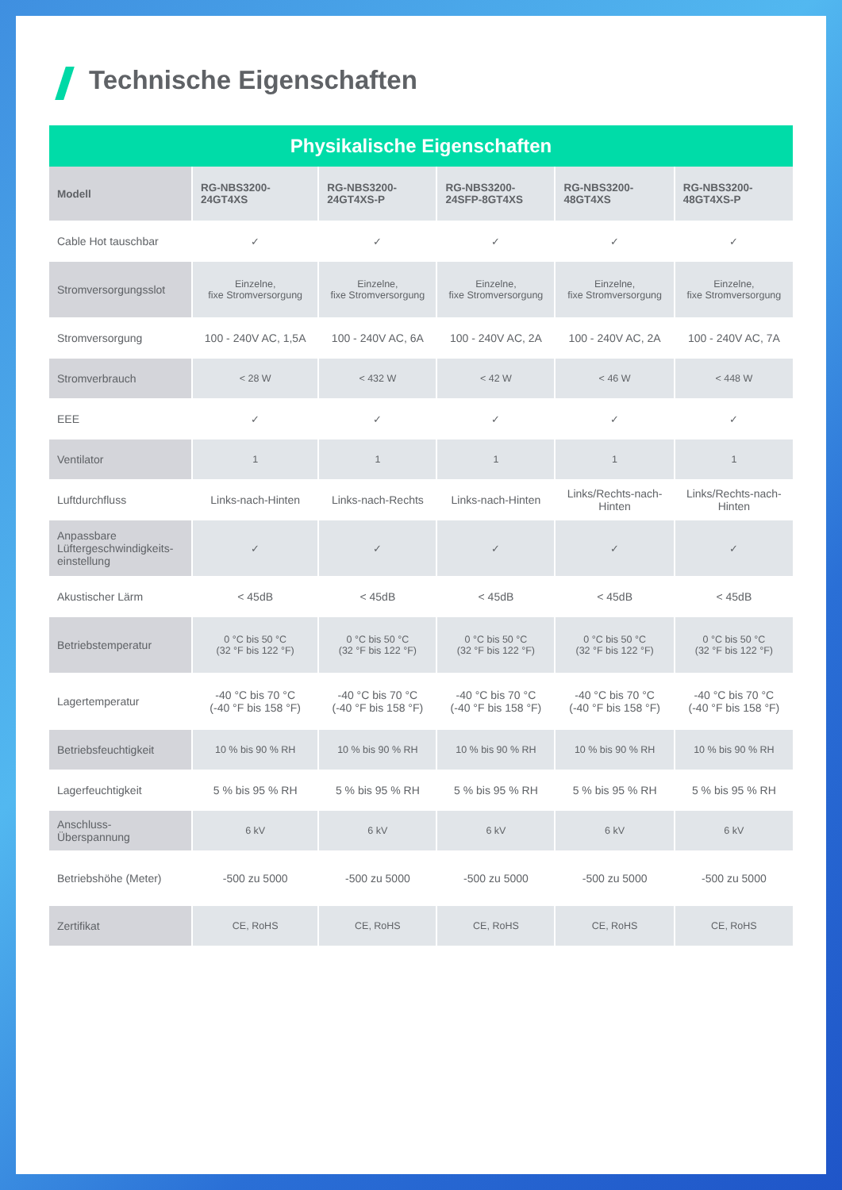Technische Eigenschaften
| Physikalische Eigenschaften | | | | | |
| --- | --- | --- | --- | --- | --- |
| Modell | RG-NBS3200- 24GT4XS | RG-NBS3200- 24GT4XS-P | RG-NBS3200- 24SFP-8GT4XS | RG-NBS3200- 48GT4XS | RG-NBS3200- 48GT4XS-P |
| Cable Hot tauschbar | ✓ | ✓ | ✓ | ✓ | ✓ |
| Stromversorgungsslot | Einzelne, fixe Stromversorgung | Einzelne, fixe Stromversorgung | Einzelne, fixe Stromversorgung | Einzelne, fixe Stromversorgung | Einzelne, fixe Stromversorgung |
| Stromversorgung | 100 - 240V AC, 1,5A | 100 - 240V AC, 6A | 100 - 240V AC, 2A | 100 - 240V AC, 2A | 100 - 240V AC, 7A |
| Stromverbrauch | < 28 W | < 432 W | < 42 W | < 46 W | < 448 W |
| EEE | ✓ | ✓ | ✓ | ✓ | ✓ |
| Ventilator | 1 | 1 | 1 | 1 | 1 |
| Luftdurchfluss | Links-nach-Hinten | Links-nach-Rechts | Links-nach-Hinten | Links/Rechts-nach- Hinten | Links/Rechts-nach- Hinten |
| Anpassbare Lüftergeschwindigkeits-einstellung | ✓ | ✓ | ✓ | ✓ | ✓ |
| Akustischer Lärm | < 45dB | < 45dB | < 45dB | < 45dB | < 45dB |
| Betriebstemperatur | 0 °C bis 50 °C (32 °F bis 122 °F) | 0 °C bis 50 °C (32 °F bis 122 °F) | 0 °C bis 50 °C (32 °F bis 122 °F) | 0 °C bis 50 °C (32 °F bis 122 °F) | 0 °C bis 50 °C (32 °F bis 122 °F) |
| Lagertemperatur | -40 °C bis 70 °C (-40 °F bis 158 °F) | -40 °C bis 70 °C (-40 °F bis 158 °F) | -40 °C bis 70 °C (-40 °F bis 158 °F) | -40 °C bis 70 °C (-40 °F bis 158 °F) | -40 °C bis 70 °C (-40 °F bis 158 °F) |
| Betriebsfeuchtigkeit | 10 % bis 90 % RH | 10 % bis 90 % RH | 10 % bis 90 % RH | 10 % bis 90 % RH | 10 % bis 90 % RH |
| Lagerfeuchtigkeit | 5 % bis 95 % RH | 5 % bis 95 % RH | 5 % bis 95 % RH | 5 % bis 95 % RH | 5 % bis 95 % RH |
| Anschluss- Überspannung | 6 kV | 6 kV | 6 kV | 6 kV | 6 kV |
| Betriebshöhe (Meter) | -500 zu 5000 | -500 zu 5000 | -500 zu 5000 | -500 zu 5000 | -500 zu 5000 |
| Zertifikat | CE, RoHS | CE, RoHS | CE, RoHS | CE, RoHS | CE, RoHS |